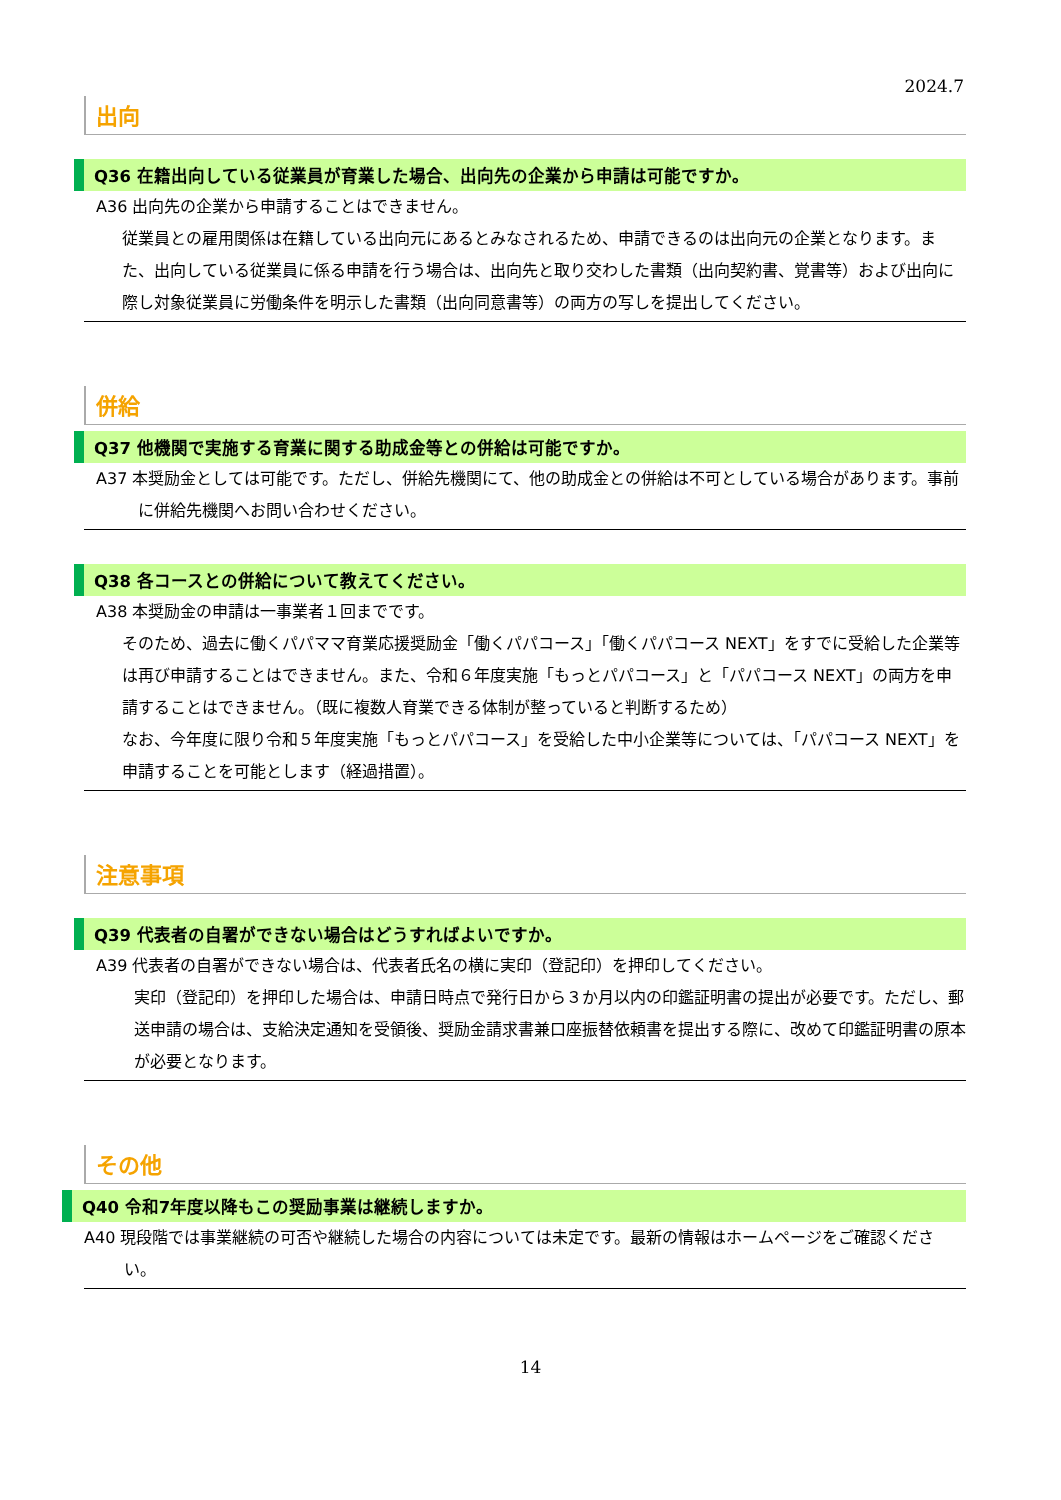2024.7
出向
Q36 在籍出向している従業員が育業した場合、出向先の企業から申請は可能ですか。
A36 出向先の企業から申請することはできません。
従業員との雇用関係は在籍している出向元にあるとみなされるため、申請できるのは出向元の企業となります。また、出向している従業員に係る申請を行う場合は、出向先と取り交わした書類（出向契約書、覚書等）および出向に際し対象従業員に労働条件を明示した書類（出向同意書等）の両方の写しを提出してください。
併給
Q37 他機関で実施する育業に関する助成金等との併給は可能ですか。
A37 本奨励金としては可能です。ただし、併給先機関にて、他の助成金との併給は不可としている場合があります。事前に併給先機関へお問い合わせください。
Q38 各コースとの併給について教えてください。
A38 本奨励金の申請は一事業者１回までです。
そのため、過去に働くパパママ育業応援奨励金「働くパパコース」「働くパパコース NEXT」をすでに受給した企業等は再び申請することはできません。また、令和６年度実施「もっとパパコース」と「パパコース NEXT」の両方を申請することはできません。（既に複数人育業できる体制が整っていると判断するため）
なお、今年度に限り令和５年度実施「もっとパパコース」を受給した中小企業等については、「パパコース NEXT」を申請することを可能とします（経過措置）。
注意事項
Q39 代表者の自署ができない場合はどうすればよいですか。
A39 代表者の自署ができない場合は、代表者氏名の横に実印（登記印）を押印してください。
実印（登記印）を押印した場合は、申請日時点で発行日から３か月以内の印鑑証明書の提出が必要です。ただし、郵送申請の場合は、支給決定通知を受領後、奨励金請求書兼口座振替依頼書を提出する際に、改めて印鑑証明書の原本が必要となります。
その他
Q40 令和7年度以降もこの奨励事業は継続しますか。
A40 現段階では事業継続の可否や継続した場合の内容については未定です。最新の情報はホームページをご確認ください。
14